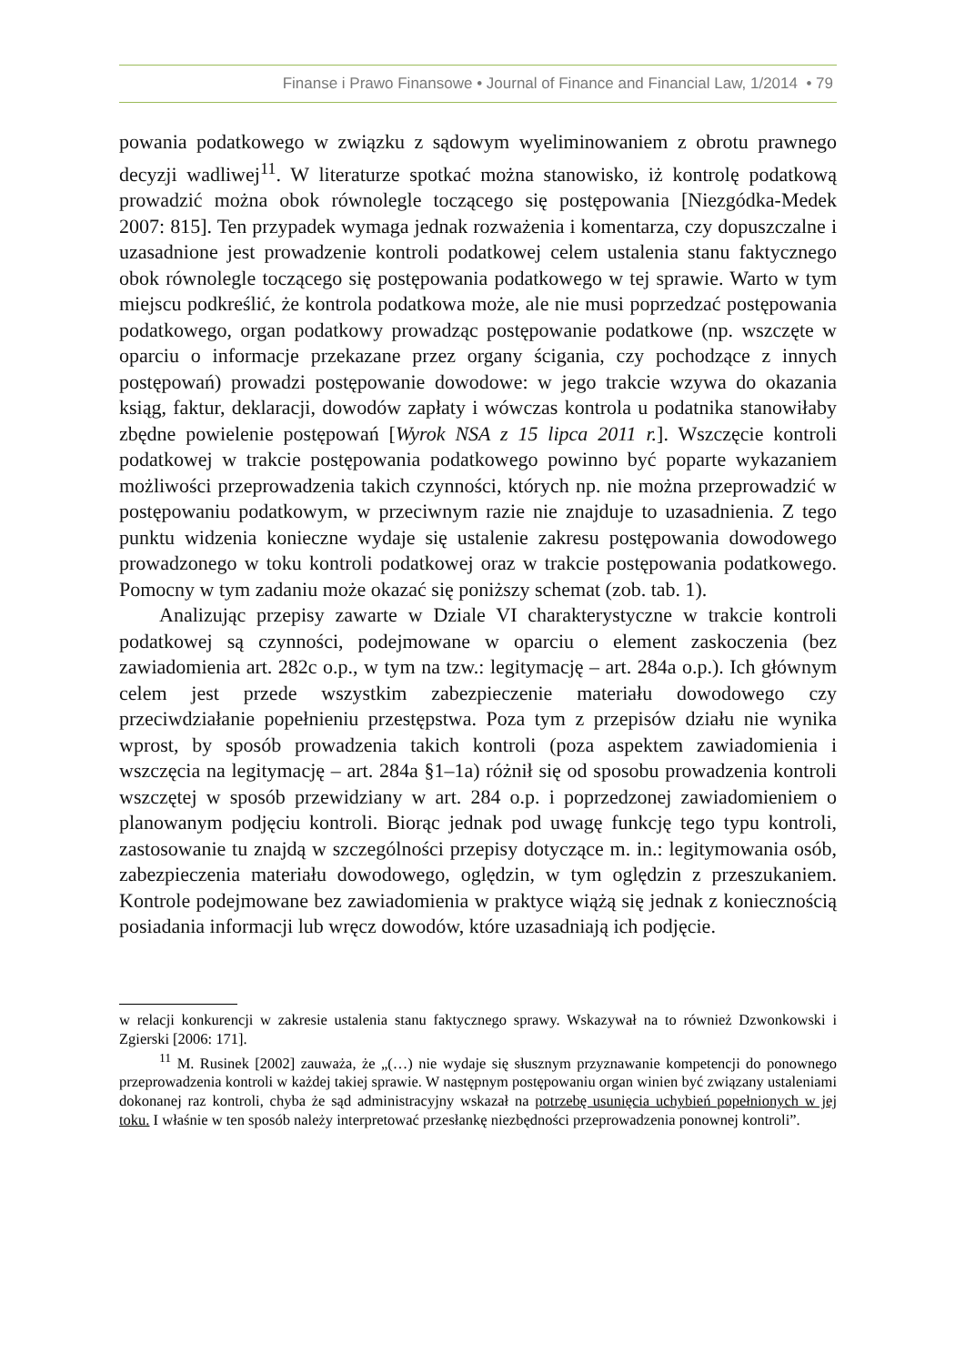Finanse i Prawo Finansowe • Journal of Finance and Financial Law, 1/2014 • 79
powania podatkowego w związku z sądowym wyeliminowaniem z obrotu prawnego decyzji wadliwej<sup>11</sup>. W literaturze spotkać można stanowisko, iż kontrolę podatkową prowadzić można obok równolegle toczącego się postępowania [Niezgódka-Medek 2007: 815]. Ten przypadek wymaga jednak rozważenia i komentarza, czy dopuszczalne i uzasadnione jest prowadzenie kontroli podatkowej celem ustalenia stanu faktycznego obok równolegle toczącego się postępowania podatkowego w tej sprawie. Warto w tym miejscu podkreślić, że kontrola podatkowa może, ale nie musi poprzedzać postępowania podatkowego, organ podatkowy prowadząc postępowanie podatkowe (np. wszczęte w oparciu o informacje przekazane przez organy ścigania, czy pochodzące z innych postępowań) prowadzi postępowanie dowodowe: w jego trakcie wzywa do okazania ksiąg, faktur, deklaracji, dowodów zapłaty i wówczas kontrola u podatnika stanowiłaby zbędne powielenie postępowań [Wyrok NSA z 15 lipca 2011 r.]. Wszczęcie kontroli podatkowej w trakcie postępowania podatkowego powinno być poparte wykazaniem możliwości przeprowadzenia takich czynności, których np. nie można przeprowadzić w postępowaniu podatkowym, w przeciwnym razie nie znajduje to uzasadnienia. Z tego punktu widzenia konieczne wydaje się ustalenie zakresu postępowania dowodowego prowadzonego w toku kontroli podatkowej oraz w trakcie postępowania podatkowego. Pomocny w tym zadaniu może okazać się poniższy schemat (zob. tab. 1).
Analizując przepisy zawarte w Dziale VI charakterystyczne w trakcie kontroli podatkowej są czynności, podejmowane w oparciu o element zaskoczenia (bez zawiadomienia art. 282c o.p., w tym na tzw.: legitymację – art. 284a o.p.). Ich głównym celem jest przede wszystkim zabezpieczenie materiału dowodowego czy przeciwdziałanie popełnieniu przestępstwa. Poza tym z przepisów działu nie wynika wprost, by sposób prowadzenia takich kontroli (poza aspektem zawiadomienia i wszczęcia na legitymację – art. 284a §1–1a) różnił się od sposobu prowadzenia kontroli wszczętej w sposób przewidziany w art. 284 o.p. i poprzedzonej zawiadomieniem o planowanym podjęciu kontroli. Biorąc jednak pod uwagę funkcję tego typu kontroli, zastosowanie tu znajdą w szczególności przepisy dotyczące m. in.: legitymowania osób, zabezpieczenia materiału dowodowego, oględzin, w tym oględzin z przeszukaniem. Kontrole podejmowane bez zawiadomienia w praktyce wiążą się jednak z koniecznością posiadania informacji lub wręcz dowodów, które uzasadniają ich podjęcie.
w relacji konkurencji w zakresie ustalenia stanu faktycznego sprawy. Wskazywał na to również Dzwonkowski i Zgierski [2006: 171].
<sup>11</sup> M. Rusinek [2002] zauważa, że „(…) nie wydaje się słusznym przyznawanie kompetencji do ponownego przeprowadzenia kontroli w każdej takiej sprawie. W następnym postępowaniu organ winien być związany ustaleniami dokonanej raz kontroli, chyba że sąd administracyjny wskazał na potrzebę usunięcia uchybień popełnionych w jej toku. I właśnie w ten sposób należy interpretować przesłankę niezbędności przeprowadzenia ponownej kontroli”.